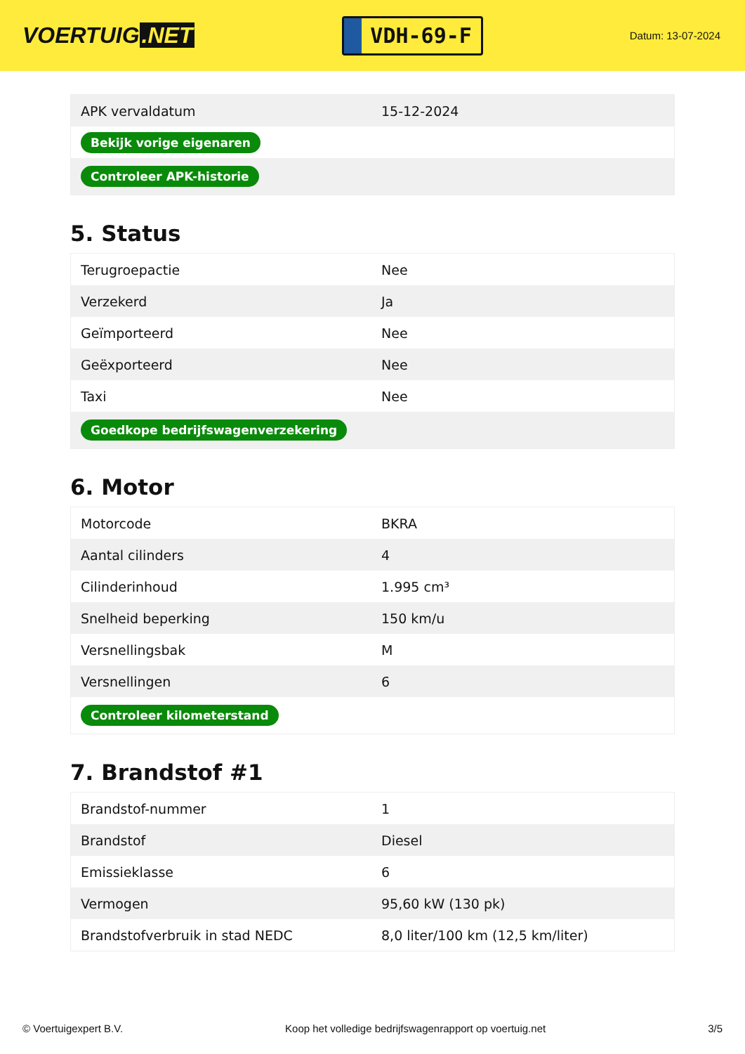VOERTUIG.NET
VDH-69-F
Datum: 13-07-2024
| APK vervaldatum | 15-12-2024 |
| Bekijk vorige eigenaren | |
| Controleer APK-historie | |
5. Status
| Terugroepactie | Nee |
| Verzekerd | Ja |
| Geïmporteerd | Nee |
| Geëxporteerd | Nee |
| Taxi | Nee |
| Goedkope bedrijfswagenverzekering | |
6. Motor
| Motorcode | BKRA |
| Aantal cilinders | 4 |
| Cilinderinhoud | 1.995 cm³ |
| Snelheid beperking | 150 km/u |
| Versnellingsbak | M |
| Versnellingen | 6 |
| Controleer kilometerstand | |
7. Brandstof #1
| Brandstof-nummer | 1 |
| Brandstof | Diesel |
| Emissieklasse | 6 |
| Vermogen | 95,60 kW (130 pk) |
| Brandstofverbruik in stad NEDC | 8,0 liter/100 km (12,5 km/liter) |
© Voertuigexpert B.V. Koop het volledige bedrijfswagenrapport op voertuig.net 3/5